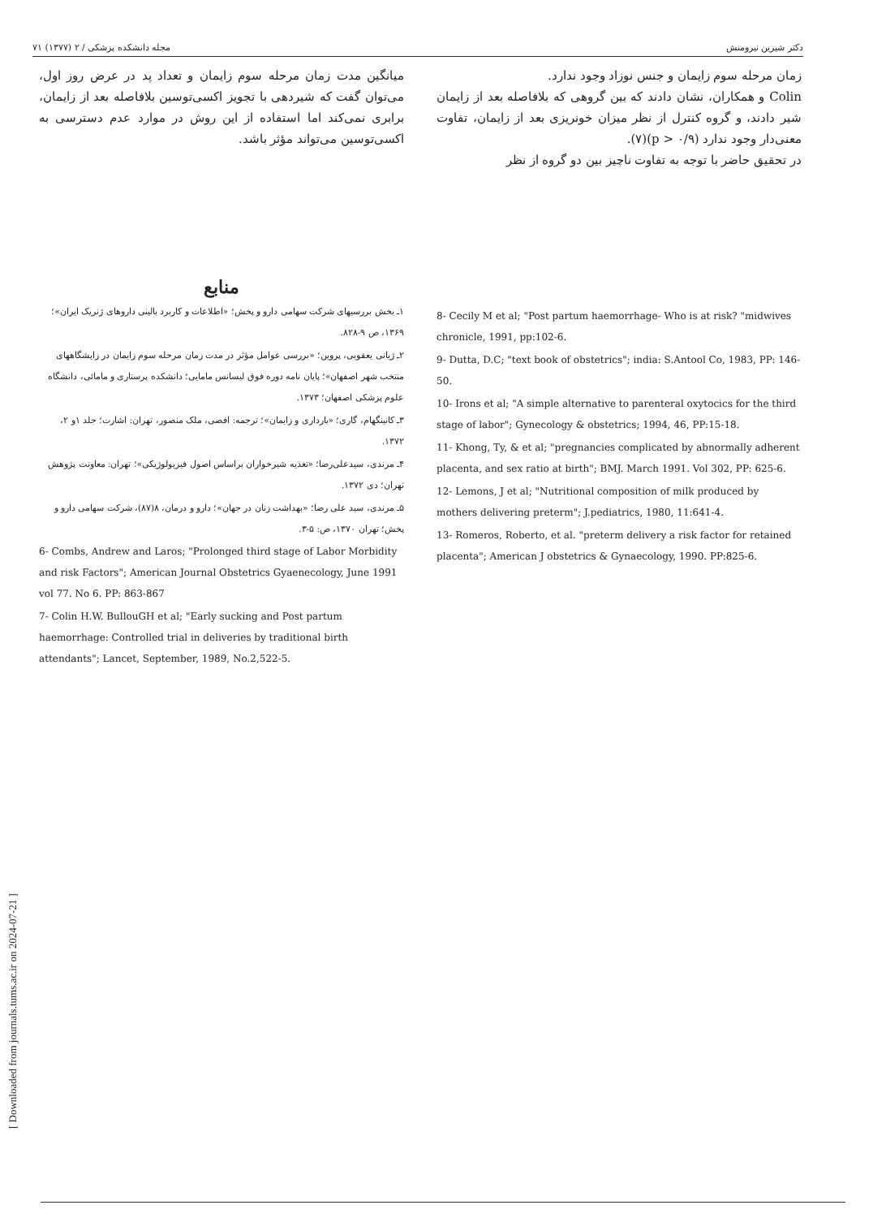دکتر شیرین نیرومنش مجله دانشکده پزشکی / ۲ (۱۳۷۷) ۷۱
زمان مرحله سوم زایمان و جنس نوزاد وجود ندارد.
Colin و همکاران، نشان دادند که بین گروهی که بلافاصله بعد از زایمان شیر دادند، و گروه کنترل از نظر میزان خونریزی بعد از زایمان، تفاوت معنی‌دار وجود ندارد (p > ۰/۹)(۷).
در تحقیق حاضر با توجه به تفاوت ناچیز بین دو گروه از نظر
میانگین مدت زمان مرحله سوم زایمان و تعداد پد در عرض روز اول، می‌توان گفت که شیردهی با تجویز اکسی‌توسین بلافاصله بعد از زایمان، برابری نمی‌کند اما استفاده از این روش در موارد عدم دسترسی به اکسی‌توسین می‌تواند مؤثر باشد.
منابع
۱ـ بخش بررسیهای شرکت سهامی دارو و پخش؛ «اطلاعات و کاربرد بالینی داروهای ژنریک ایران»؛ ۱۳۶۹، ص ۹-۸۲۸.
۲ـ ژیانی یعقوبی، پروین؛ «بررسی عوامل مؤثر در مدت زمان مرحله سوم زایمان در زایشگاههای منتخب شهر اصفهان»؛ پایان نامه دوره فوق لیسانس مامایی؛ دانشکده پرستاری و مامائی، دانشگاه علوم پزشکی اصفهان؛ ۱۳۷۳.
۳ـ کانینگهام، گاری؛ «بارداری و زایمان»؛ ترجمه: افصی، ملک منصور، تهران: اشارت؛ جلد ۱و ۲، ۱۳۷۲.
۴ـ مرندی، سیدعلی‌رضا؛ «تغذیه شیرخواران براساس اصول فیزیولوژیکی»؛ تهران: معاونت پژوهش تهران؛ دی ۱۳۷۲.
۵ـ مرندی، سید علی رضا؛ «بهداشت زنان در جهان»؛ دارو و درمان، ۸(۸۷)، شرکت سهامی دارو و پخش؛ تهران ۱۳۷۰، ص: ۵-۳.
6- Combs, Andrew and Laros; "Prolonged third stage of Labor Morbidity and risk Factors"; American Journal Obstetrics Gyaenecology, June 1991 vol 77. No 6. PP: 863-867
7- Colin H.W. BullouGH et al; "Early sucking and Post partum haemorrhage: Controlled trial in deliveries by traditional birth attendants"; Lancet, September, 1989, No.2,522-5.
8- Cecily M et al; "Post partum haemorrhage- Who is at risk? "midwives chronicle, 1991, pp:102-6.
9- Dutta, D.C; "text book of obstetrics"; india: S.Antool Co, 1983, PP: 146-50.
10- Irons et al; "A simple alternative to parenteral oxytocics for the third stage of labor"; Gynecology & obstetrics; 1994, 46, PP:15-18.
11- Khong, Ty, & et al; "pregnancies complicated by abnormally adherent placenta, and sex ratio at birth"; BMJ. March 1991. Vol 302, PP: 625-6.
12- Lemons, J et al; "Nutritional composition of milk produced by mothers delivering preterm"; J.pediatrics, 1980, 11:641-4.
13- Romeros, Roberto, et al. "preterm delivery a risk factor for retained placenta"; American J obstetrics & Gynaecology, 1990. PP:825-6.
[ Downloaded from journals.tums.ac.ir on 2024-07-21 ]